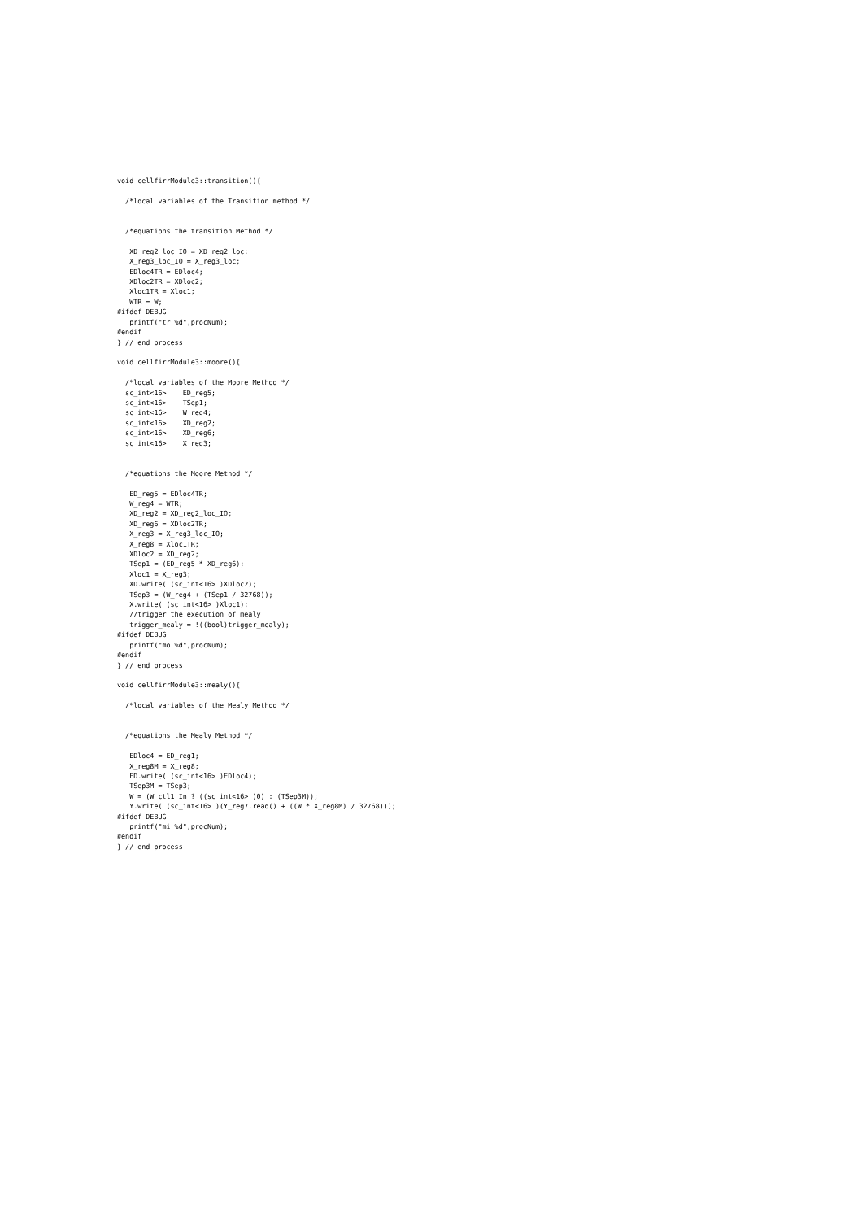void cellfirrModule3::transition(){

  /*local variables of the Transition method */


  /*equations the transition Method */

   XD_reg2_loc_IO = XD_reg2_loc;
   X_reg3_loc_IO = X_reg3_loc;
   EDloc4TR = EDloc4;
   XDloc2TR = XDloc2;
   Xloc1TR = Xloc1;
   WTR = W;
#ifdef DEBUG
   printf("tr %d",procNum);
#endif
} // end process

void cellfirrModule3::moore(){

  /*local variables of the Moore Method */
  sc_int<16>    ED_reg5;
  sc_int<16>    TSep1;
  sc_int<16>    W_reg4;
  sc_int<16>    XD_reg2;
  sc_int<16>    XD_reg6;
  sc_int<16>    X_reg3;


  /*equations the Moore Method */

   ED_reg5 = EDloc4TR;
   W_reg4 = WTR;
   XD_reg2 = XD_reg2_loc_IO;
   XD_reg6 = XDloc2TR;
   X_reg3 = X_reg3_loc_IO;
   X_reg8 = Xloc1TR;
   XDloc2 = XD_reg2;
   TSep1 = (ED_reg5 * XD_reg6);
   Xloc1 = X_reg3;
   XD.write( (sc_int<16> )XDloc2);
   TSep3 = (W_reg4 + (TSep1 / 32768));
   X.write( (sc_int<16> )Xloc1);
   //trigger the execution of mealy
   trigger_mealy = !((bool)trigger_mealy);
#ifdef DEBUG
   printf("mo %d",procNum);
#endif
} // end process

void cellfirrModule3::mealy(){

  /*local variables of the Mealy Method */


  /*equations the Mealy Method */

   EDloc4 = ED_reg1;
   X_reg8M = X_reg8;
   ED.write( (sc_int<16> )EDloc4);
   TSep3M = TSep3;
   W = (W_ctl1_In ? ((sc_int<16> )0) : (TSep3M));
   Y.write( (sc_int<16> )(Y_reg7.read() + ((W * X_reg8M) / 32768)));
#ifdef DEBUG
   printf("mi %d",procNum);
#endif
} // end process